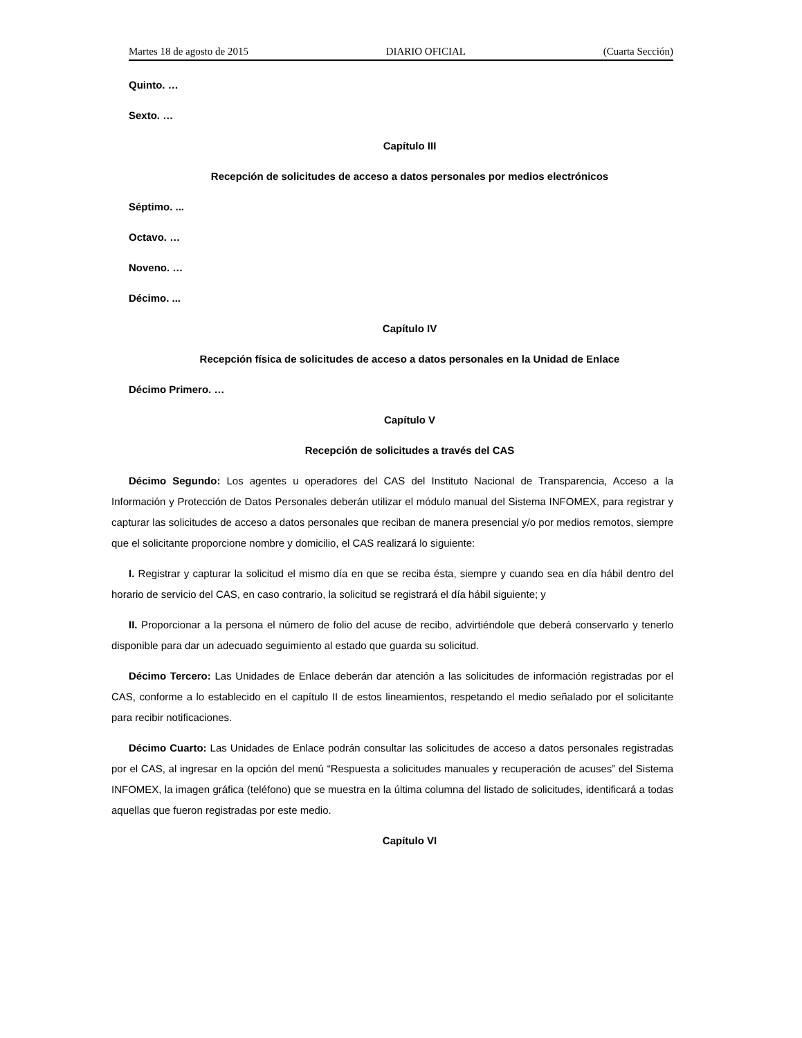Martes 18 de agosto de 2015 DIARIO OFICIAL (Cuarta Sección)
Quinto. …
Sexto. …
Capítulo III
Recepción de solicitudes de acceso a datos personales por medios electrónicos
Séptimo. ...
Octavo. …
Noveno. …
Décimo. ...
Capítulo IV
Recepción física de solicitudes de acceso a datos personales en la Unidad de Enlace
Décimo Primero. …
Capítulo V
Recepción de solicitudes a través del CAS
Décimo Segundo: Los agentes u operadores del CAS del Instituto Nacional de Transparencia, Acceso a la Información y Protección de Datos Personales deberán utilizar el módulo manual del Sistema INFOMEX, para registrar y capturar las solicitudes de acceso a datos personales que reciban de manera presencial y/o por medios remotos, siempre que el solicitante proporcione nombre y domicilio, el CAS realizará lo siguiente:
I. Registrar y capturar la solicitud el mismo día en que se reciba ésta, siempre y cuando sea en día hábil dentro del horario de servicio del CAS, en caso contrario, la solicitud se registrará el día hábil siguiente; y
II. Proporcionar a la persona el número de folio del acuse de recibo, advirtiéndole que deberá conservarlo y tenerlo disponible para dar un adecuado seguimiento al estado que guarda su solicitud.
Décimo Tercero: Las Unidades de Enlace deberán dar atención a las solicitudes de información registradas por el CAS, conforme a lo establecido en el capítulo II de estos lineamientos, respetando el medio señalado por el solicitante para recibir notificaciones.
Décimo Cuarto: Las Unidades de Enlace podrán consultar las solicitudes de acceso a datos personales registradas por el CAS, al ingresar en la opción del menú “Respuesta a solicitudes manuales y recuperación de acuses” del Sistema INFOMEX, la imagen gráfica (teléfono) que se muestra en la última columna del listado de solicitudes, identificará a todas aquellas que fueron registradas por este medio.
Capítulo VI